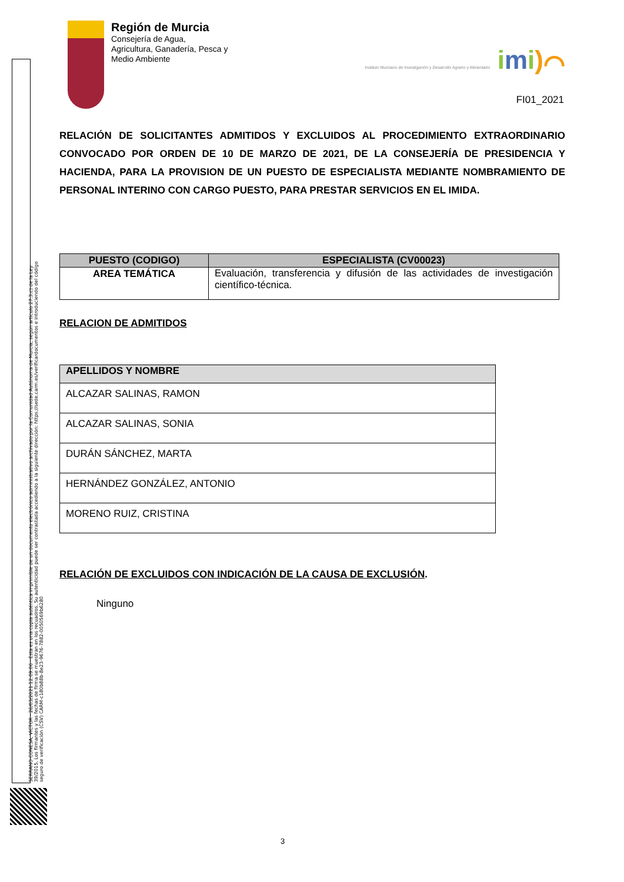SERRANO CONESA, VÍCTOR · 26/03/2021 12:09:06 · Esta es una copia auténtica imprimible de un documento electrónico administrativo archivado por la Comunidad Autónoma de Murcia, según artículo 27.3.c) de la Ley 39/2015. Los firmantes y las fechas de firma se muestran en los recuadros. Su autenticidad puede ser contrastada accediendo a la siguiente dirección: https://sede.carm.es/verificardocumentos e introduciendo del código seguro de verificación (CSV) CARM-c180b88b-8e23-9676-7882-0050569b6280
Región de Murcia
Consejería de Agua,
Agricultura, Ganadería, Pesca y
Medio Ambiente
Instituto Murciano de Investigación y Desarrollo Agrario y Alimentario imi)⌒
FI01_2021
RELACIÓN DE SOLICITANTES ADMITIDOS Y EXCLUIDOS AL PROCEDIMIENTO EXTRAORDINARIO CONVOCADO POR ORDEN DE 10 DE MARZO DE 2021, DE LA CONSEJERÍA DE PRESIDENCIA Y HACIENDA, PARA LA PROVISION DE UN PUESTO DE ESPECIALISTA MEDIANTE NOMBRAMIENTO DE PERSONAL INTERINO CON CARGO PUESTO, PARA PRESTAR SERVICIOS EN EL IMIDA.
| PUESTO (CODIGO) | ESPECIALISTA (CV00023) |
| --- | --- |
| AREA TEMÁTICA | Evaluación, transferencia y difusión de las actividades de investigación científico-técnica. |
RELACION DE ADMITIDOS
| APELLIDOS Y NOMBRE |
| --- |
| ALCAZAR SALINAS, RAMON |
| ALCAZAR SALINAS, SONIA |
| DURÁN SÁNCHEZ, MARTA |
| HERNÁNDEZ GONZÁLEZ, ANTONIO |
| MORENO RUIZ, CRISTINA |
RELACIÓN DE EXCLUIDOS CON INDICACIÓN DE LA CAUSA DE EXCLUSIÓN.
Ninguno
3